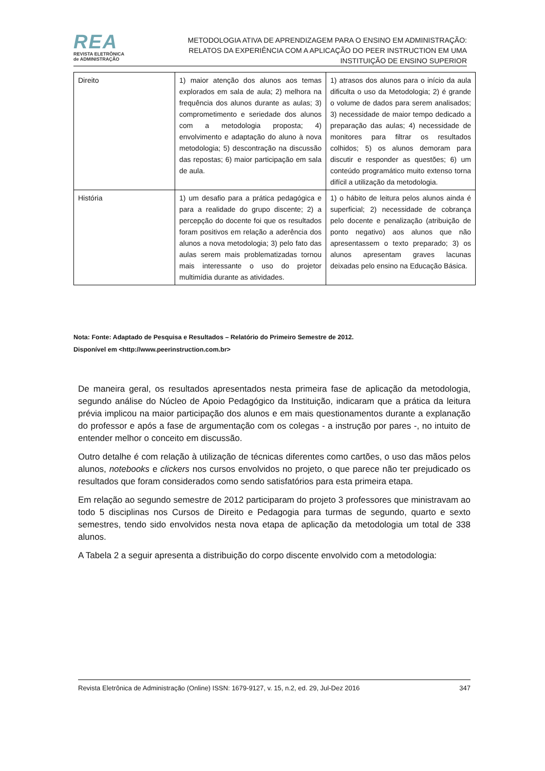REA
REVISTA ELETRÔNICA
de ADMINISTRAÇÃO
METODOLOGIA ATIVA DE APRENDIZAGEM PARA O ENSINO EM ADMINISTRAÇÃO:
RELATOS DA EXPERIÊNCIA COM A APLICAÇÃO DO PEER INSTRUCTION EM UMA
INSTITUIÇÃO DE ENSINO SUPERIOR
| Direito | 1) maior atenção dos alunos aos temas explorados em sala de aula; 2) melhora na frequência dos alunos durante as aulas; 3) comprometimento e seriedade dos alunos com a metodologia proposta; 4) envolvimento e adaptação do aluno à nova metodologia; 5) descontração na discussão das repostas; 6) maior participação em sala de aula. | 1) atrasos dos alunos para o início da aula dificulta o uso da Metodologia; 2) é grande o volume de dados para serem analisados; 3) necessidade de maior tempo dedicado a preparação das aulas; 4) necessidade de monitores para filtrar os resultados colhidos; 5) os alunos demoram para discutir e responder as questões; 6) um conteúdo programático muito extenso torna difícil a utilização da metodologia. |
| História | 1) um desafio para a prática pedagógica e para a realidade do grupo discente; 2) a percepção do docente foi que os resultados foram positivos em relação a aderência dos alunos a nova metodologia; 3) pelo fato das aulas serem mais problematizadas tornou mais interessante o uso do projetor multimídia durante as atividades. | 1) o hábito de leitura pelos alunos ainda é superficial; 2) necessidade de cobrança pelo docente e penalização (atribuição de ponto negativo) aos alunos que não apresentassem o texto preparado; 3) os alunos apresentam graves lacunas deixadas pelo ensino na Educação Básica. |
Nota: Fonte: Adaptado de Pesquisa e Resultados – Relatório do Primeiro Semestre de 2012.
Disponível em <http://www.peerinstruction.com.br>
De maneira geral, os resultados apresentados nesta primeira fase de aplicação da metodologia, segundo análise do Núcleo de Apoio Pedagógico da Instituição, indicaram que a prática da leitura prévia implicou na maior participação dos alunos e em mais questionamentos durante a explanação do professor e após a fase de argumentação com os colegas - a instrução por pares -, no intuito de entender melhor o conceito em discussão.
Outro detalhe é com relação à utilização de técnicas diferentes como cartões, o uso das mãos pelos alunos, notebooks e clickers nos cursos envolvidos no projeto, o que parece não ter prejudicado os resultados que foram considerados como sendo satisfatórios para esta primeira etapa.
Em relação ao segundo semestre de 2012 participaram do projeto 3 professores que ministravam ao todo 5 disciplinas nos Cursos de Direito e Pedagogia para turmas de segundo, quarto e sexto semestres, tendo sido envolvidos nesta nova etapa de aplicação da metodologia um total de 338 alunos.
A Tabela 2 a seguir apresenta a distribuição do corpo discente envolvido com a metodologia:
Revista Eletrônica de Administração (Online) ISSN: 1679-9127, v. 15, n.2, ed. 29, Jul-Dez 2016 347